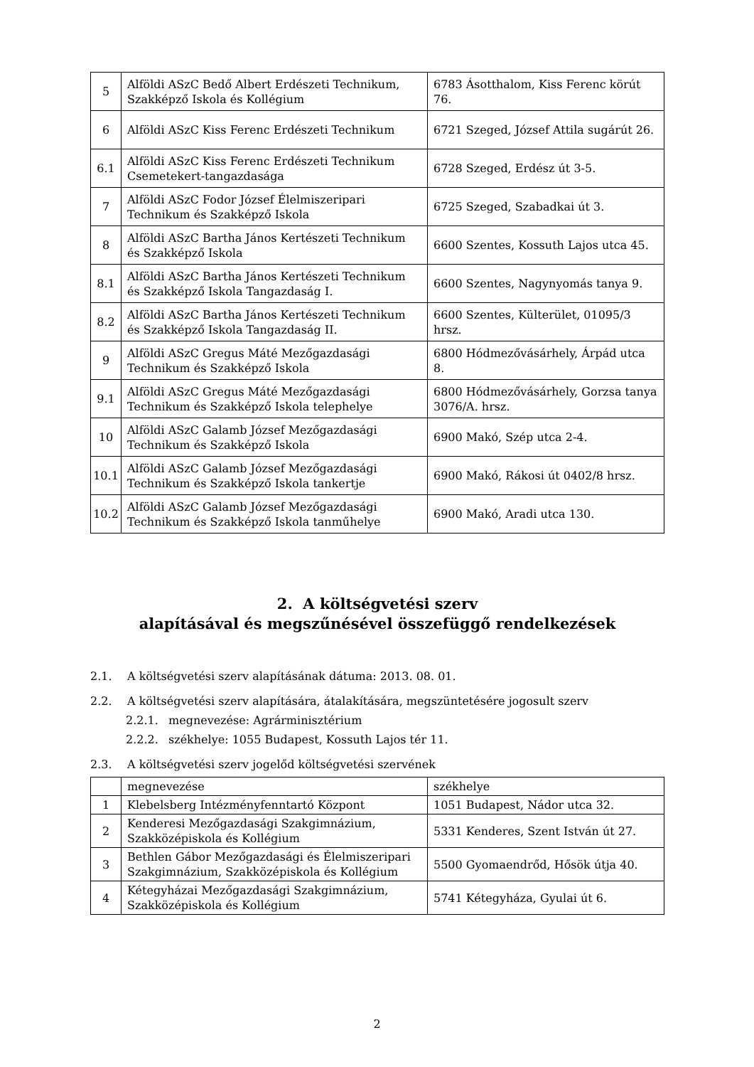| 5 | Alföldi ASzC Bedő Albert Erdészeti Technikum, Szakképző Iskola és Kollégium | 6783 Ásotthalom, Kiss Ferenc körút 76. |
| 6 | Alföldi ASzC Kiss Ferenc Erdészeti Technikum | 6721 Szeged, József Attila sugárút 26. |
| 6.1 | Alföldi ASzC Kiss Ferenc Erdészeti Technikum Csemetekert-tangazdasága | 6728 Szeged, Erdész út 3-5. |
| 7 | Alföldi ASzC Fodor József Élelmiszeripari Technikum és Szakképző Iskola | 6725 Szeged, Szabadkai út 3. |
| 8 | Alföldi ASzC Bartha János Kertészeti Technikum és Szakképző Iskola | 6600 Szentes, Kossuth Lajos utca 45. |
| 8.1 | Alföldi ASzC Bartha János Kertészeti Technikum és Szakképző Iskola Tangazdaság I. | 6600 Szentes, Nagynyomás tanya 9. |
| 8.2 | Alföldi ASzC Bartha János Kertészeti Technikum és Szakképző Iskola Tangazdaság II. | 6600 Szentes, Külterület, 01095/3 hrsz. |
| 9 | Alföldi ASzC Gregus Máté Mezőgazdasági Technikum és Szakképző Iskola | 6800 Hódmezővásárhely, Árpád utca 8. |
| 9.1 | Alföldi ASzC Gregus Máté Mezőgazdasági Technikum és Szakképző Iskola telephelye | 6800 Hódmezővásárhely, Gorzsa tanya 3076/A. hrsz. |
| 10 | Alföldi ASzC Galamb József Mezőgazdasági Technikum és Szakképző Iskola | 6900 Makó, Szép utca 2-4. |
| 10.1 | Alföldi ASzC Galamb József Mezőgazdasági Technikum és Szakképző Iskola tankertje | 6900 Makó, Rákosi út 0402/8 hrsz. |
| 10.2 | Alföldi ASzC Galamb József Mezőgazdasági Technikum és Szakképző Iskola tanműhelye | 6900 Makó, Aradi utca 130. |
2. A költségvetési szerv
alapításával és megszűnésével összefüggő rendelkezések
2.1. A költségvetési szerv alapításának dátuma: 2013. 08. 01.
2.2. A költségvetési szerv alapítására, átalakítására, megszüntetésére jogosult szerv
2.2.1. megnevezése: Agrárminisztérium
2.2.2. székhelye: 1055 Budapest, Kossuth Lajos tér 11.
2.3. A költségvetési szerv jogelőd költségvetési szervének
| | megnevezése | székhelye |
| 1 | Klebelsberg Intézményfenntartó Központ | 1051 Budapest, Nádor utca 32. |
| 2 | Kenderesi Mezőgazdasági Szakgimnázium, Szakközépiskola és Kollégium | 5331 Kenderes, Szent István út 27. |
| 3 | Bethlen Gábor Mezőgazdasági és Élelmiszeripari Szakgimnázium, Szakközépiskola és Kollégium | 5500 Gyomaendrőd, Hősök útja 40. |
| 4 | Kétegyházai Mezőgazdasági Szakgimnázium, Szakközépiskola és Kollégium | 5741 Kétegyháza, Gyulai út 6. |
2